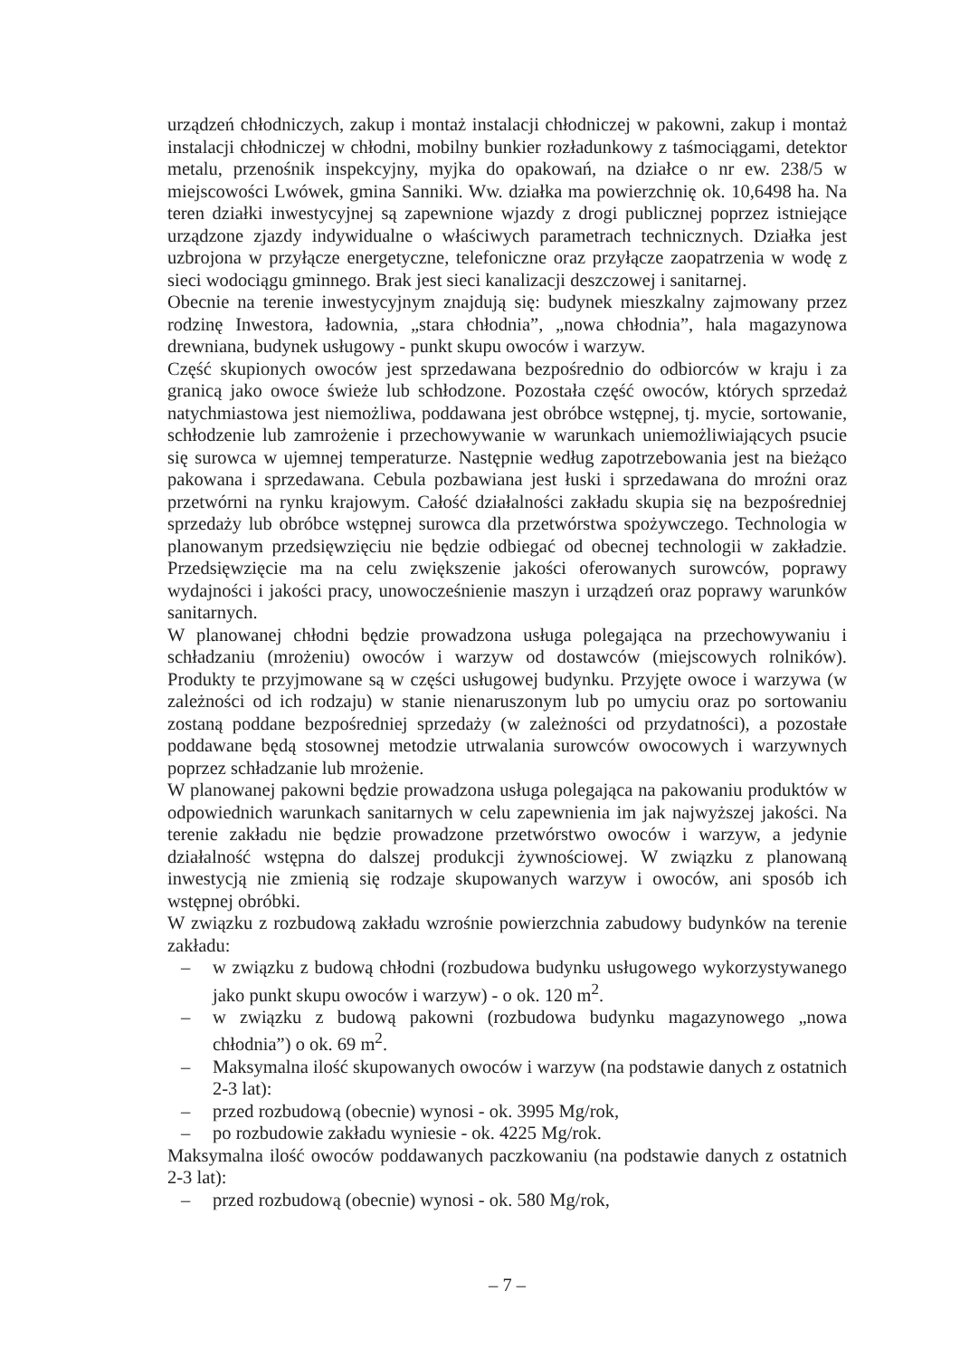urządzeń chłodniczych, zakup i montaż instalacji chłodniczej w pakowni, zakup i montaż instalacji chłodniczej w chłodni, mobilny bunkier rozładunkowy z taśmociągami, detektor metalu, przenośnik inspekcyjny, myjka do opakowań, na działce o nr ew. 238/5 w miejscowości Lwówek, gmina Sanniki. Ww. działka ma powierzchnię ok. 10,6498 ha. Na teren działki inwestycyjnej są zapewnione wjazdy z drogi publicznej poprzez istniejące urządzone zjazdy indywidualne o właściwych parametrach technicznych. Działka jest uzbrojona w przyłącze energetyczne, telefoniczne oraz przyłącze zaopatrzenia w wodę z sieci wodociągu gminnego. Brak jest sieci kanalizacji deszczowej i sanitarnej.
Obecnie na terenie inwestycyjnym znajdują się: budynek mieszkalny zajmowany przez rodzinę Inwestora, ładownia, „stara chłodnia”, „nowa chłodnia”, hala magazynowa drewniana, budynek usługowy - punkt skupu owoców i warzyw.
Część skupionych owoców jest sprzedawana bezpośrednio do odbiorców w kraju i za granicą jako owoce świeże lub schłodzone. Pozostała część owoców, których sprzedaż natychmiastowa jest niemożliwa, poddawana jest obróbce wstępnej, tj. mycie, sortowanie, schłodzenie lub zamrożenie i przechowywanie w warunkach uniemożliwiających psucie się surowca w ujemnej temperaturze. Następnie według zapotrzebowania jest na bieżąco pakowana i sprzedawana. Cebula pozbawiana jest łuski i sprzedawana do mroźni oraz przetwórni na rynku krajowym. Całość działalności zakładu skupia się na bezpośredniej sprzedaży lub obróbce wstępnej surowca dla przetwórstwa spożywczego. Technologia w planowanym przedsięwzięciu nie będzie odbiegać od obecnej technologii w zakładzie. Przedsięwzięcie ma na celu zwiększenie jakości oferowanych surowców, poprawy wydajności i jakości pracy, unowocześnienie maszyn i urządzeń oraz poprawy warunków sanitarnych.
W planowanej chłodni będzie prowadzona usługa polegająca na przechowywaniu i schładzaniu (mrożeniu) owoców i warzyw od dostawców (miejscowych rolników). Produkty te przyjmowane są w części usługowej budynku. Przyjęte owoce i warzywa (w zależności od ich rodzaju) w stanie nienaruszonym lub po umyciu oraz po sortowaniu zostaną poddane bezpośredniej sprzedaży (w zależności od przydatności), a pozostałe poddawane będą stosownej metodzie utrwalania surowców owocowych i warzywnych poprzez schładzanie lub mrożenie.
W planowanej pakowni będzie prowadzona usługa polegająca na pakowaniu produktów w odpowiednich warunkach sanitarnych w celu zapewnienia im jak najwyższej jakości. Na terenie zakładu nie będzie prowadzone przetwórstwo owoców i warzyw, a jedynie działalność wstępna do dalszej produkcji żywnościowej. W związku z planowaną inwestycją nie zmienią się rodzaje skupowanych warzyw i owoców, ani sposób ich wstępnej obróbki.
W związku z rozbudową zakładu wzrośnie powierzchnia zabudowy budynków na terenie zakładu:
– w związku z budową chłodni (rozbudowa budynku usługowego wykorzystywanego jako punkt skupu owoców i warzyw) - o ok. 120 m<sup>2</sup>.
– w związku z budową pakowni (rozbudowa budynku magazynowego „nowa chłodnia”) o ok. 69 m<sup>2</sup>.
– Maksymalna ilość skupowanych owoców i warzyw (na podstawie danych z ostatnich 2-3 lat):
– przed rozbudową (obecnie) wynosi - ok. 3995 Mg/rok,
– po rozbudowie zakładu wyniesie - ok. 4225 Mg/rok.
Maksymalna ilość owoców poddawanych paczkowaniu (na podstawie danych z ostatnich 2-3 lat):
– przed rozbudową (obecnie) wynosi - ok. 580 Mg/rok,
– 7 –